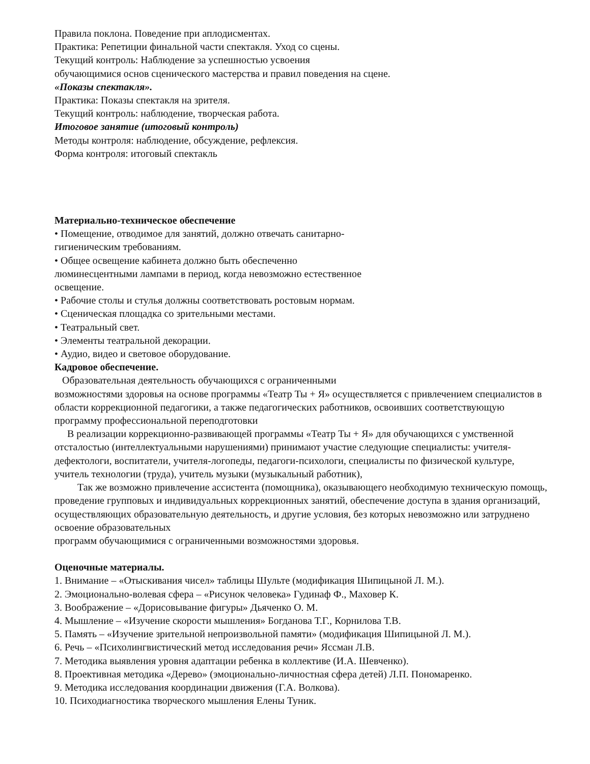Правила поклона. Поведение при аплодисментах.
Практика: Репетиции финальной части спектакля. Уход со сцены.
Текущий контроль: Наблюдение за успешностью усвоения
обучающимися основ сценического мастерства и правил поведения на сцене.
«Показы спектакля».
Практика: Показы спектакля на зрителя.
Текущий контроль: наблюдение, творческая работа.
Итоговое занятие (итоговый контроль)
Методы контроля: наблюдение, обсуждение, рефлексия.
Форма контроля: итоговый спектакль
Материально-техническое обеспечение
• Помещение, отводимое для занятий, должно отвечать санитарно-
гигиеническим требованиям.
• Общее освещение кабинета должно быть обеспеченно
люминесцентными лампами в период, когда невозможно естественное
освещение.
• Рабочие столы и стулья должны соответствовать ростовым нормам.
• Сценическая площадка со зрительными местами.
• Театральный свет.
• Элементы театральной декорации.
• Аудио, видео и световое оборудование.
Кадровое обеспечение.
Образовательная деятельность обучающихся с ограниченными
возможностями здоровья на основе программы «Театр Ты + Я» осуществляется с привлечением специалистов в области коррекционной педагогики, а также педагогических работников, освоивших соответствующую программу профессиональной переподготовки
В реализации коррекционно-развивающей программы «Театр Ты + Я» для обучающихся с умственной отсталостью (интеллектуальными нарушениями) принимают участие следующие специалисты: учителя-дефектологи, воспитатели, учителя-логопеды, педагоги-психологи, специалисты по физической культуре, учитель технологии (труда), учитель музыки (музыкальный работник),
Так же возможно привлечение ассистента (помощника), оказывающего необходимую техническую помощь, проведение групповых и индивидуальных коррекционных занятий, обеспечение доступа в здания организаций, осуществляющих образовательную деятельность, и другие условия, без которых невозможно или затруднено освоение образовательных
программ обучающимися с ограниченными возможностями здоровья.
Оценочные материалы.
1. Внимание – «Отыскивания чисел» таблицы Шульте (модификация Шипицыной Л. М.).
2. Эмоционально-волевая сфера – «Рисунок человека» Гудинаф Ф., Маховер К.
3. Воображение – «Дорисовывание фигуры» Дьяченко О. М.
4. Мышление – «Изучение скорости мышления» Богданова Т.Г., Корнилова Т.В.
5. Память – «Изучение зрительной непроизвольной памяти» (модификация Шипицыной Л. М.).
6. Речь – «Психолингвистический метод исследования речи» Яссман Л.В.
7. Методика выявления уровня адаптации ребенка в коллективе (И.А. Шевченко).
8. Проективная методика «Дерево» (эмоционально-личностная сфера детей) Л.П. Пономаренко.
9. Методика исследования координации движения (Г.А. Волкова).
10. Психодиагностика творческого мышления Елены Туник.